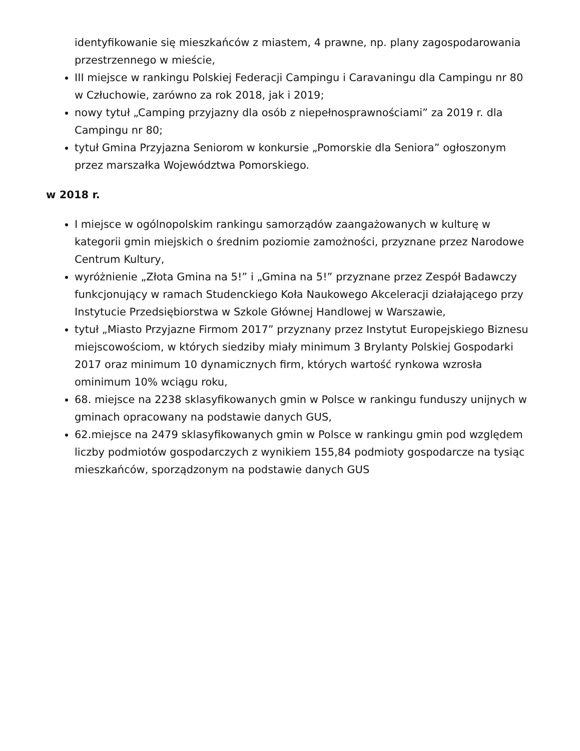identyfikowanie się mieszkańców z miastem, 4 prawne, np. plany zagospodarowania przestrzennego w mieście,
III miejsce w rankingu Polskiej Federacji Campingu i Caravaningu dla Campingu nr 80 w Człuchowie, zarówno za rok 2018, jak i 2019;
nowy tytuł „Camping przyjazny dla osób z niepełnosprawnościami” za 2019 r. dla Campingu nr 80;
tytuł Gmina Przyjazna Seniorom w konkursie „Pomorskie dla Seniora” ogłoszonym przez marszałka Województwa Pomorskiego.
w 2018 r.
I miejsce w ogólnopolskim rankingu samorządów zaangażowanych w kulturę w kategorii gmin miejskich o średnim poziomie zamożności, przyznane przez Narodowe Centrum Kultury,
wyróżnienie „Złota Gmina na 5!” i „Gmina na 5!” przyznane przez Zespół Badawczy funkcjonujący w ramach Studenckiego Koła Naukowego Akceleracji działającego przy Instytucie Przedsiębiorstwa w Szkole Głównej Handlowej w Warszawie,
tytuł „Miasto Przyjazne Firmom 2017” przyznany przez Instytut Europejskiego Biznesu miejscowościom, w których siedziby miały minimum 3 Brylanty Polskiej Gospodarki 2017 oraz minimum 10 dynamicznych firm, których wartość rynkowa wzrosła ominimum 10% wciągu roku,
68. miejsce na 2238 sklasyfikowanych gmin w Polsce w rankingu funduszy unijnych w gminach opracowany na podstawie danych GUS,
62.miejsce na 2479 sklasyfikowanych gmin w Polsce w rankingu gmin pod względem liczby podmiotów gospodarczych z wynikiem 155,84 podmioty gospodarcze na tysiąc mieszkańców, sporządzonym na podstawie danych GUS